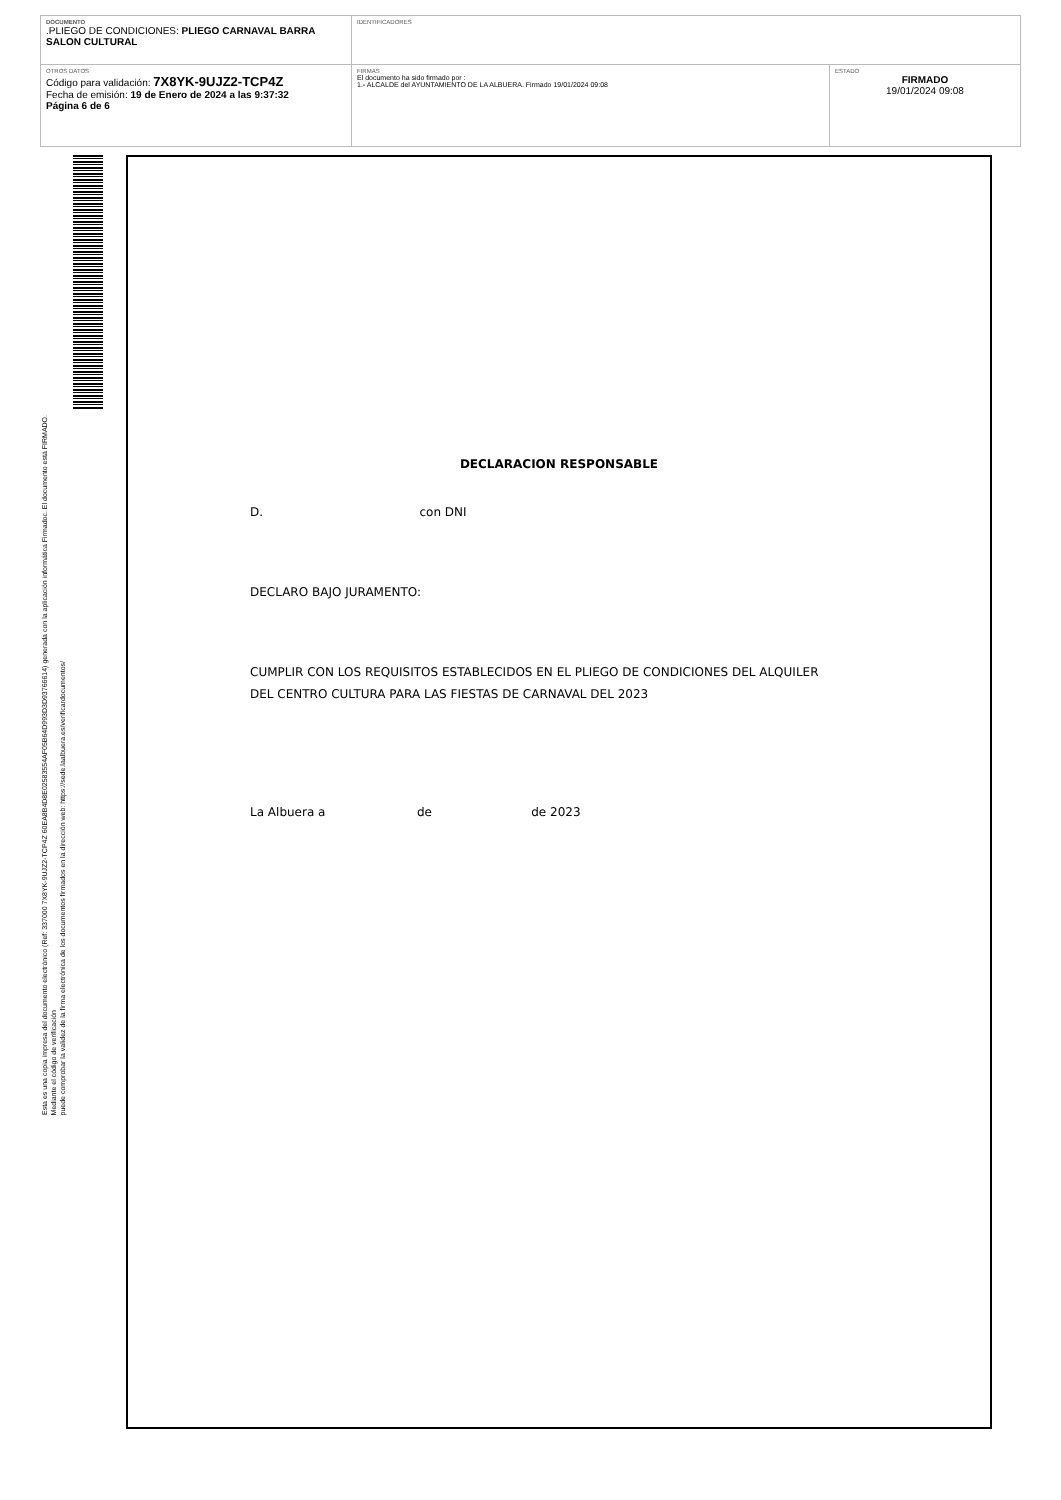| DOCUMENTO .PLIEGO DE CONDICIONES: PLIEGO CARNAVAL BARRA SALON CULTURAL | IDENTIFICADORES | |
| OTROS DATOS Código para validación: 7X8YK-9UJZ2-TCP4Z Fecha de emisión: 19 de Enero de 2024 a las 9:37:32 Página 6 de 6 | FIRMAS El documento ha sido firmado por : 1.- ALCALDE del AYUNTAMIENTO DE LA ALBUERA. Firmado 19/01/2024 09:08 | ESTADO FIRMADO 19/01/2024 09:08 |
Esta es una copia impresa del documento electrónico (Ref: 337000 7X8YK-9UJZ2-TCP4Z 60EA8B4D8E02583554AF05B64D993D3D93766614) generada con la aplicación informática Firmadoc. El documento está FIRMADO. Mediante el código de verificación
puede comprobar la validez de la firma electrónica de los documentos firmados en la dirección web: https://sede.laalbuera.es/verificardocumentos/
DECLARACION RESPONSABLE
D. con DNI
DECLARO BAJO JURAMENTO:
CUMPLIR CON LOS REQUISITOS ESTABLECIDOS EN EL PLIEGO DE CONDICIONES DEL ALQUILER
DEL CENTRO CULTURA PARA LAS FIESTAS DE CARNAVAL DEL 2023
La Albuera a de de 2023